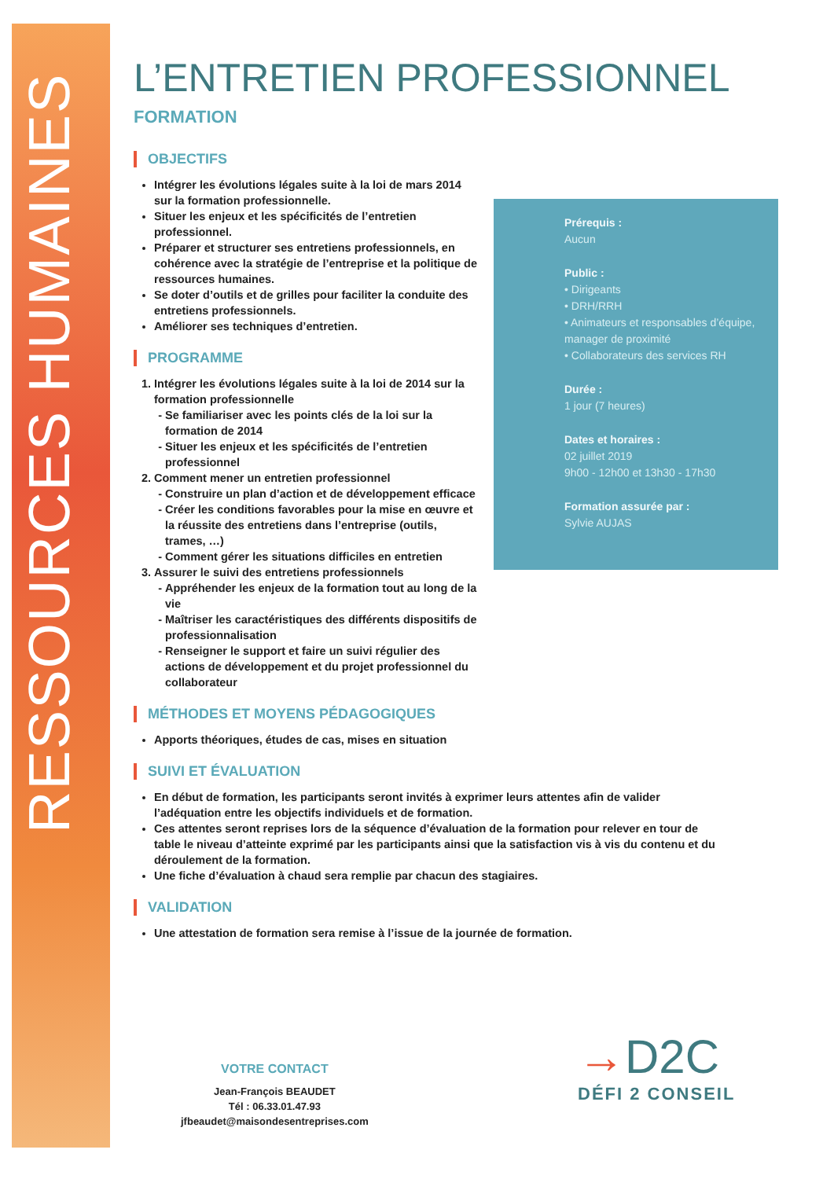RESSOURCES HUMAINES
L’ENTRETIEN PROFESSIONNEL
FORMATION
OBJECTIFS
Intégrer les évolutions légales suite à la loi de mars 2014 sur la formation professionnelle.
Situer les enjeux et les spécificités de l’entretien professionnel.
Préparer et structurer ses entretiens professionnels, en cohérence avec la stratégie de l’entreprise et la politique de ressources humaines.
Se doter d’outils et de grilles pour faciliter la conduite des entretiens professionnels.
Améliorer ses techniques d’entretien.
PROGRAMME
1. Intégrer les évolutions légales suite à la loi de 2014 sur la formation professionnelle
Se familiariser avec les points clés de la loi sur la formation de 2014
Situer les enjeux et les spécificités de l’entretien professionnel
2. Comment mener un entretien professionnel
Construire un plan d’action et de développement efficace
Créer les conditions favorables pour la mise en œuvre et la réussite des entretiens dans l’entreprise (outils, trames, …)
Comment gérer les situations difficiles en entretien
3. Assurer le suivi des entretiens professionnels
Appréhender les enjeux de la formation tout au long de la vie
Maîtriser les caractéristiques des différents dispositifs de professionnalisation
Renseigner le support et faire un suivi régulier des actions de développement et du projet professionnel du collaborateur
MÉTHODES ET MOYENS PÉDAGOGIQUES
Apports théoriques, études de cas, mises en situation
SUIVI ET ÉVALUATION
En début de formation, les participants seront invités à exprimer leurs attentes afin de valider l’adéquation entre les objectifs individuels et de formation.
Ces attentes seront reprises lors de la séquence d’évaluation de la formation pour relever en tour de table le niveau d’atteinte exprimé par les participants ainsi que la satisfaction vis à vis du contenu et du déroulement de la formation.
Une fiche d’évaluation à chaud sera remplie par chacun des stagiaires.
VALIDATION
Une attestation de formation sera remise à l’issue de la journée de formation.
Prérequis :
Aucun
Public :
• Dirigeants
• DRH/RRH
• Animateurs et responsables d’équipe, manager de proximité
• Collaborateurs des services RH
Durée :
1 jour (7 heures)
Dates et horaires :
02 juillet 2019
9h00 - 12h00 et 13h30 - 17h30
Formation assurée par :
Sylvie AUJAS
VOTRE CONTACT
Jean-François BEAUDET
Tél : 06.33.01.47.93
jfbeaudet@maisondesentreprises.com
→D2C
DÉFI 2 CONSEIL